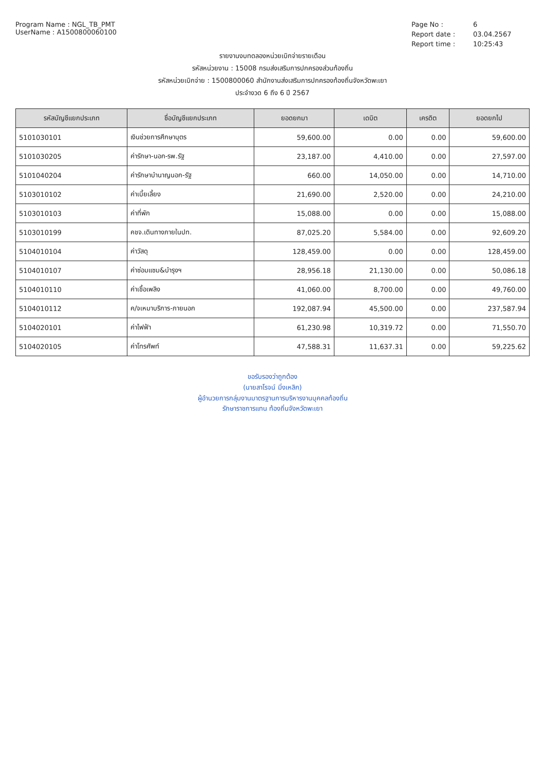Program Name : NGL_TB_PMT
UserName : A1500800060100
Page No : 6 Report date : 03.04.2567 Report time : 10:25:43
รายงานงบทดลองหน่วยเบิกจ่ายรายเดือน
รหัสหน่วยงาน : 15008 กรมส่งเสริมการปกครองส่วนท้องถิ่น
รหัสหน่วยเบิกจ่าย : 1500800060 สำนักงานส่งเสริมการปกครองท้องถิ่นจังหวัดพะเยา
ประจำงวด 6 ถึง 6 ปี 2567
| รหัสบัญชีแยกประเภท | ชื่อบัญชีแยกประเภท | ยอดยกมา | เดบิต | เครดิต | ยอดยกไป |
| --- | --- | --- | --- | --- | --- |
| 5101030101 | เงินช่วยการศึกษาบุตร | 59,600.00 | 0.00 | 0.00 | 59,600.00 |
| 5101030205 | ค่ารักษา-นอก-รพ.รัฐ | 23,187.00 | 4,410.00 | 0.00 | 27,597.00 |
| 5101040204 | ค่ารักษาบำนาญนอก-รัฐ | 660.00 | 14,050.00 | 0.00 | 14,710.00 |
| 5103010102 | ค่าเบี้ยเลี้ยง | 21,690.00 | 2,520.00 | 0.00 | 24,210.00 |
| 5103010103 | ค่าที่พัก | 15,088.00 | 0.00 | 0.00 | 15,088.00 |
| 5103010199 | คชจ.เดินทางภายในปท. | 87,025.20 | 5,584.00 | 0.00 | 92,609.20 |
| 5104010104 | ค่าวัสดุ | 128,459.00 | 0.00 | 0.00 | 128,459.00 |
| 5104010107 | ค่าซ่อมแซม&บำรุงฯ | 28,956.18 | 21,130.00 | 0.00 | 50,086.18 |
| 5104010110 | ค่าเชื้อเพลิง | 41,060.00 | 8,700.00 | 0.00 | 49,760.00 |
| 5104010112 | ค/จเหมาบริการ-ภายนอก | 192,087.94 | 45,500.00 | 0.00 | 237,587.94 |
| 5104020101 | ค่าไฟฟ้า | 61,230.98 | 10,319.72 | 0.00 | 71,550.70 |
| 5104020105 | ค่าโทรศัพท์ | 47,588.31 | 11,637.31 | 0.00 | 59,225.62 |
ขอรับรองว่าถูกต้อง
(นายสาโรจน์ มิ่งเหลิก)
ผู้อำนวยการกลุ่มงานมาตรฐานการบริหารงานบุคคลท้องถิ่น
รักษาราชการแทน ท้องถิ่นจังหวัดพะเยา